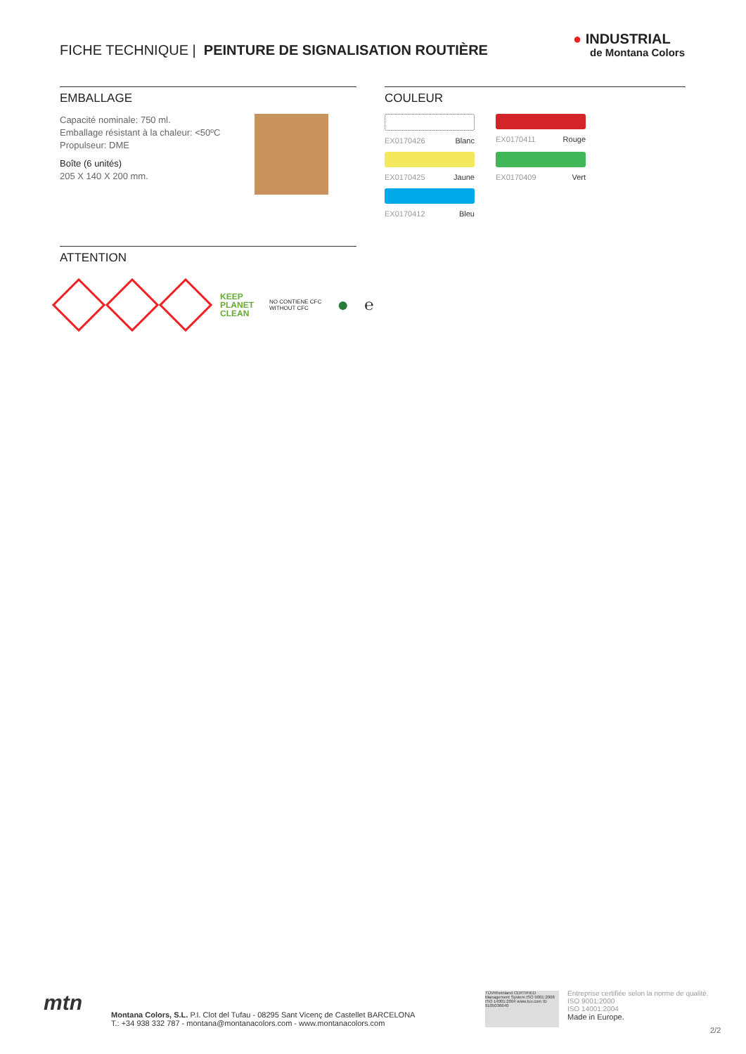FICHE TECHNIQUE | PEINTURE DE SIGNALISATION ROUTIÈRE
● INDUSTRIAL
de Montana Colors
EMBALLAGE
Capacité nominale: 750 ml.
Emballage résistant à la chaleur: <50ºC
Propulseur: DME
Boîte (6 unités)
205 X 140 X 200 mm.
COULEUR
EX0170426 Blanc
EX0170411 Rouge
EX0170425 Jaune
EX0170409 Vert
EX0170412 Bleu
ATTENTION
KEEP
PLANET
CLEAN NO CONTIENE CFC
WITHOUT CFC ● ℮
mtn
Montana Colors, S.L. P.I. Clot del Tufau - 08295 Sant Vicenç de Castellet BARCELONA
T.: +34 938 332 787 - montana@montanacolors.com - www.montanacolors.com
TÜVRheinland CERTIFIED Management System ISO 9001:2008 ISO 14001:2004 www.tuv.com ID 9105036640
Entreprise certifiée selon la norme de qualité.
ISO 9001:2000
ISO 14001:2004
Made in Europe.
2/2